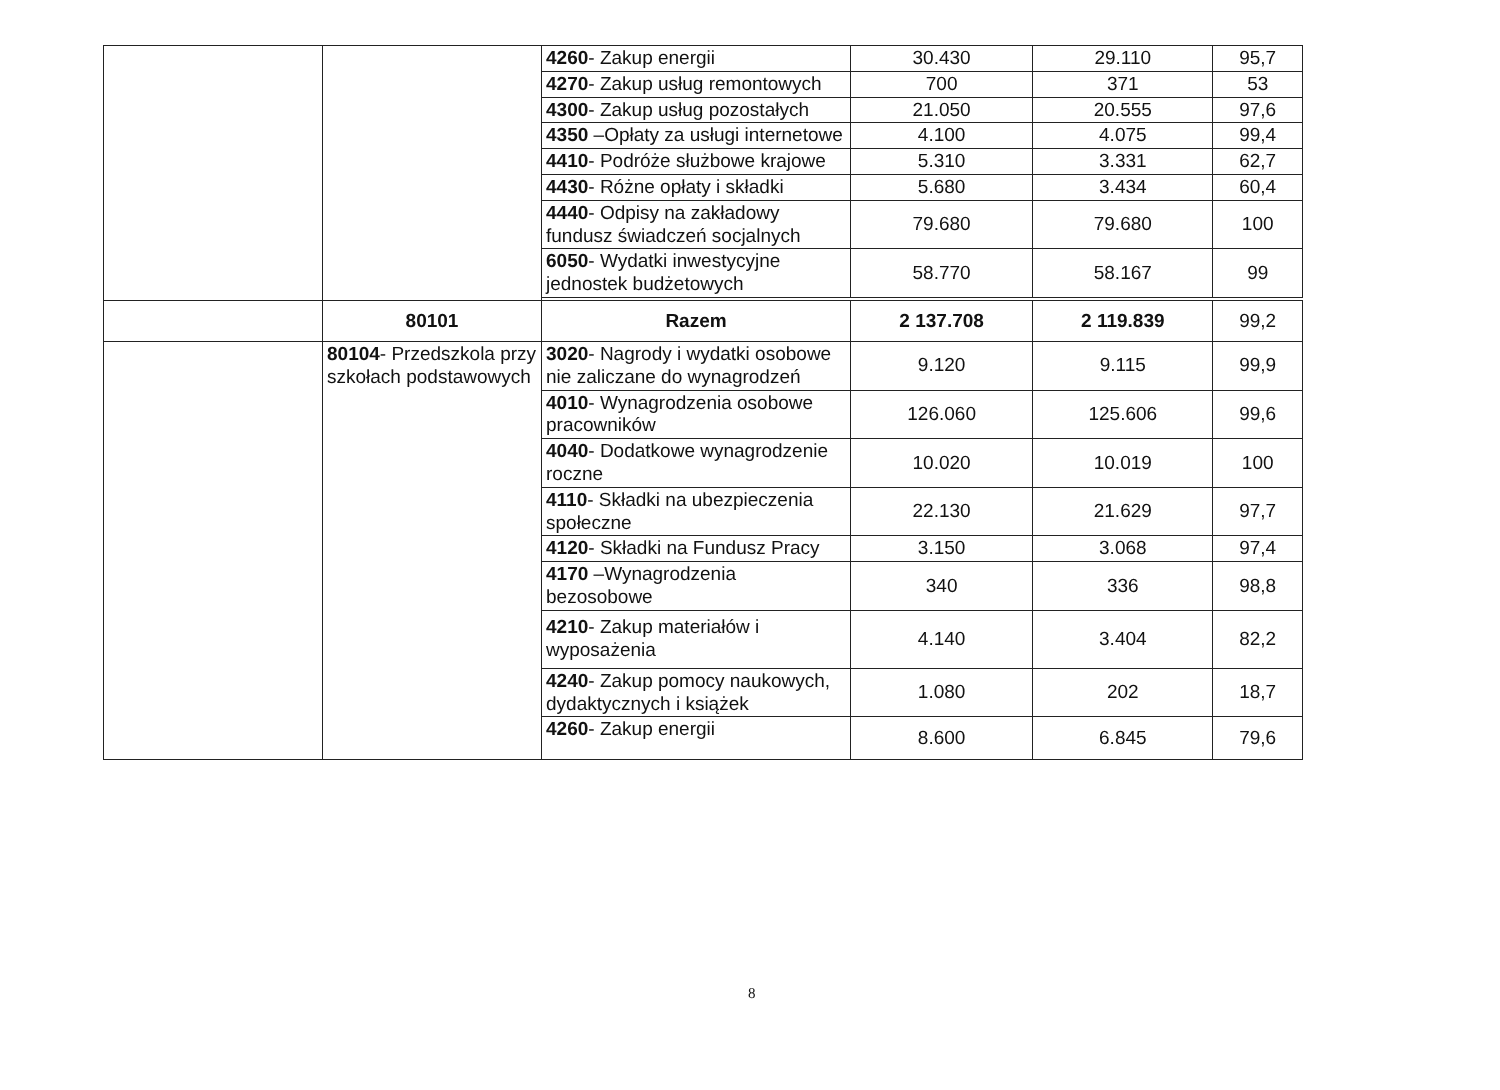| | | 4260 - Zakup energii | 30.430 | 29.110 | 95,7 |
| | | 4270 - Zakup usług remontowych | 700 | 371 | 53 |
| | | 4300 - Zakup usług pozostałych | 21.050 | 20.555 | 97,6 |
| | | 4350 –Opłaty za usługi internetowe | 4.100 | 4.075 | 99,4 |
| | | 4410 - Podróże służbowe krajowe | 5.310 | 3.331 | 62,7 |
| | | 4430 - Różne opłaty i składki | 5.680 | 3.434 | 60,4 |
| | | 4440 - Odpisy na zakładowy fundusz świadczeń socjalnych | 79.680 | 79.680 | 100 |
| | | 6050 - Wydatki inwestycyjne jednostek budżetowych | 58.770 | 58.167 | 99 |
| | 80101 | Razem | 2 137.708 | 2 119.839 | 99,2 |
| | 80104 - Przedszkola przy szkołach podstawowych | 3020 - Nagrody i wydatki osobowe nie zaliczane do wynagrodzeń | 9.120 | 9.115 | 99,9 |
| | | 4010 - Wynagrodzenia osobowe pracowników | 126.060 | 125.606 | 99,6 |
| | | 4040 - Dodatkowe wynagrodzenie roczne | 10.020 | 10.019 | 100 |
| | | 4110 - Składki na ubezpieczenia społeczne | 22.130 | 21.629 | 97,7 |
| | | 4120 - Składki na Fundusz Pracy | 3.150 | 3.068 | 97,4 |
| | | 4170 –Wynagrodzenia bezosobowe | 340 | 336 | 98,8 |
| | | 4210 - Zakup materiałów i wyposażenia | 4.140 | 3.404 | 82,2 |
| | | 4240 - Zakup pomocy naukowych, dydaktycznych i książek | 1.080 | 202 | 18,7 |
| | | 4260 - Zakup energii | 8.600 | 6.845 | 79,6 |
8